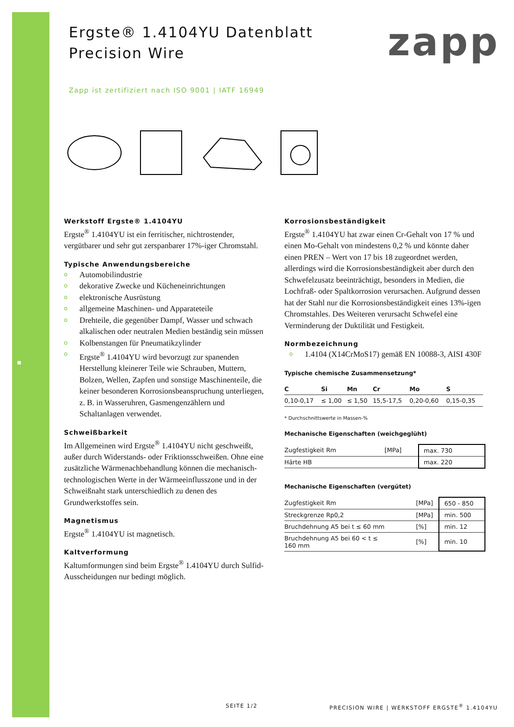Ergste® 1.4104YU Datenblatt
Precision Wire
zapp
Zapp ist zertifiziert nach ISO 9001 | IATF 16949
Werkstoff Ergste® 1.4104YU
Ergste<sup>®</sup> 1.4104YU ist ein ferritischer, nichtrostender, vergütbarer und sehr gut zerspanbarer 17%-iger Chromstahl.
Typische Anwendungsbereiche
o Automobilindustrie
o dekorative Zwecke und Kücheneinrichtungen
o elektronische Ausrüstung
o allgemeine Maschinen- und Apparateteile
o Drehteile, die gegenüber Dampf, Wasser und schwach alkalischen oder neutralen Medien beständig sein müssen
o Kolbenstangen für Pneumatikzylinder
o Ergste<sup>®</sup> 1.4104YU wird bevorzugt zur spanenden Herstellung kleinerer Teile wie Schrauben, Muttern, Bolzen, Wellen, Zapfen und sonstige Maschinenteile, die keiner besonderen Korrosionsbeanspruchung unterliegen, z. B. in Wasseruhren, Gasmengenzählern und Schaltanlagen verwendet.
Schweißbarkeit
Im Allgemeinen wird Ergste<sup>®</sup> 1.4104YU nicht geschweißt, außer durch Widerstands- oder Friktionsschweißen. Ohne eine zusätzliche Wärmenachbehandlung können die mechanisch-technologischen Werte in der Wärmeeinflusszone und in der Schweißnaht stark unterschiedlich zu denen des Grundwerkstoffes sein.
Magnetismus
Ergste<sup>®</sup> 1.4104YU ist magnetisch.
Kaltverformung
Kaltumformungen sind beim Ergste<sup>®</sup> 1.4104YU durch Sulfid-Ausscheidungen nur bedingt möglich.
Korrosionsbeständigkeit
Ergste<sup>®</sup> 1.4104YU hat zwar einen Cr-Gehalt von 17 % und einen Mo-Gehalt von mindestens 0,2 % und könnte daher einen PREN – Wert von 17 bis 18 zugeordnet werden, allerdings wird die Korrosionsbeständigkeit aber durch den Schwefelzusatz beeinträchtigt, besonders in Medien, die Lochfraß- oder Spaltkorrosion verursachen. Aufgrund dessen hat der Stahl nur die Korrosionsbeständigkeit eines 13%-igen Chromstahles. Des Weiteren verursacht Schwefel eine Verminderung der Duktilität und Festigkeit.
Normbezeichnung
o 1.4104 (X14CrMoS17) gemäß EN 10088-3, AISI 430F
Typische chemische Zusammensetzung*
| C | Si | Mn | Cr | Mo | S |
| --- | --- | --- | --- | --- | --- |
| 0,10-0,17 | ≤ 1,00 | ≤ 1,50 | 15,5-17,5 | 0,20-0,60 | 0,15-0,35 |
* Durchschnittswerte in Massen-%
Mechanische Eigenschaften (weichgeglüht)
| Zugfestigkeit Rm | [MPa] | max. 730 |
| Härte HB | | max. 220 |
Mechanische Eigenschaften (vergütet)
| Zugfestigkeit Rm | [MPa] | 650 - 850 |
| Streckgrenze Rp0,2 | [MPa] | min. 500 |
| Bruchdehnung A5 bei t ≤ 60 mm | [%] | min. 12 |
| Bruchdehnung A5 bei 60 < t ≤ 160 mm | [%] | min. 10 |
SEITE 1/2
PRECISION WIRE | WERKSTOFF ERGSTE<sup>®</sup> 1.4104YU